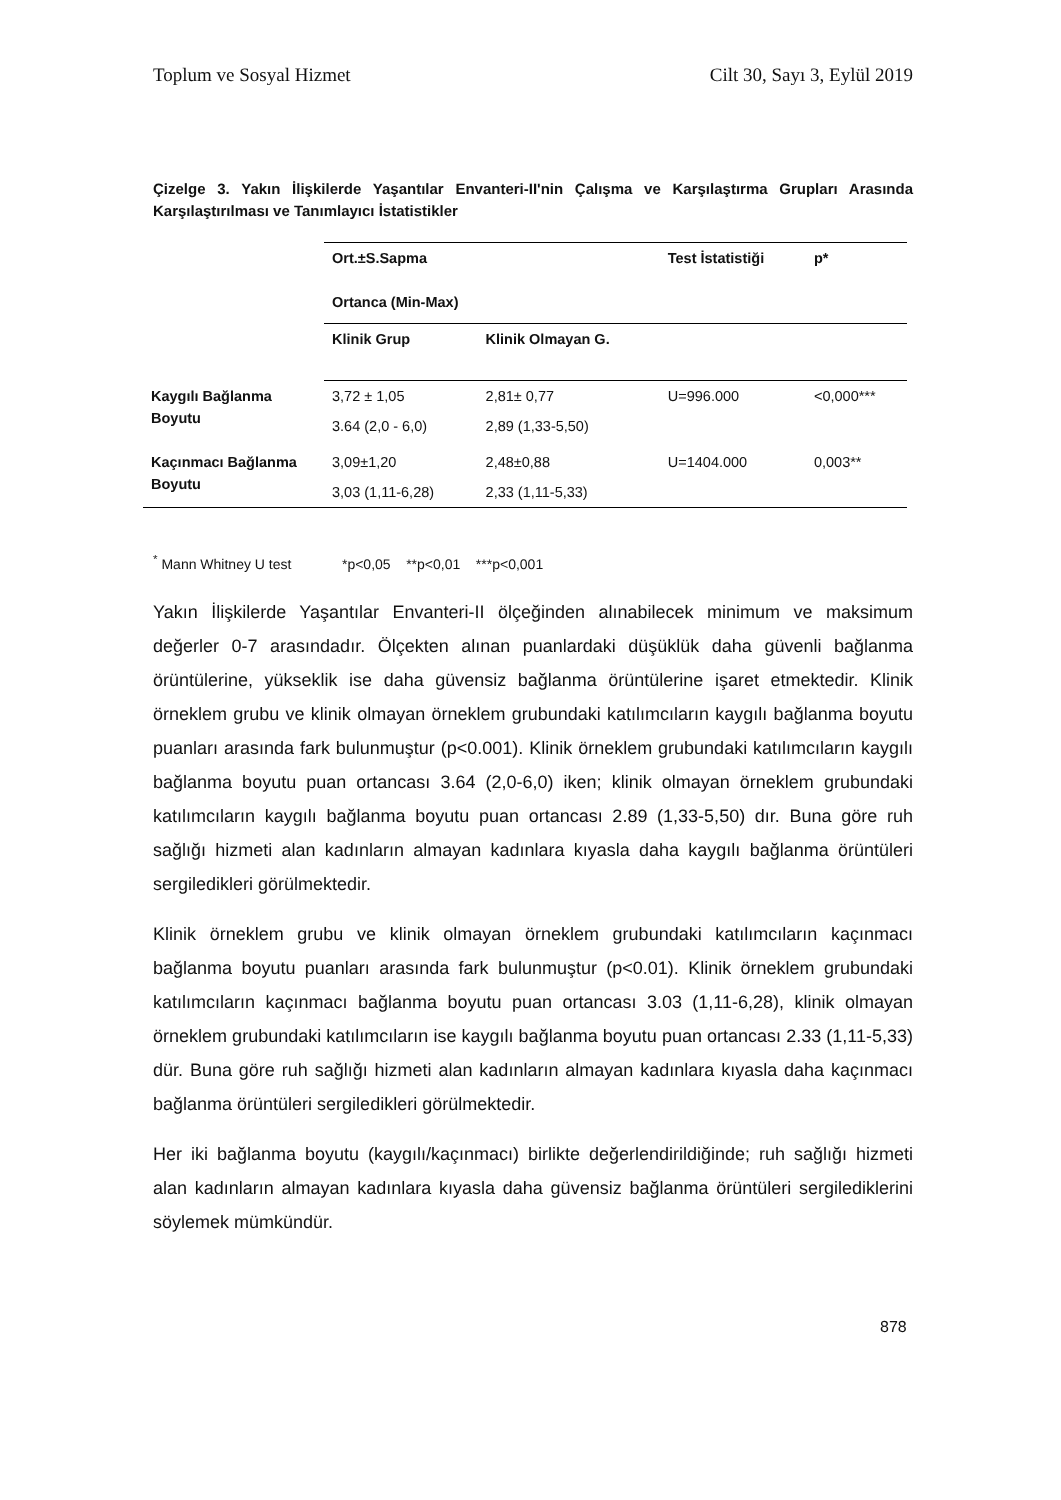Toplum ve Sosyal Hizmet Cilt 30, Sayı 3, Eylül 2019
Çizelge 3. Yakın İlişkilerde Yaşantılar Envanteri-II'nin Çalışma ve Karşılaştırma Grupları Arasında Karşılaştırılması ve Tanımlayıcı İstatistikler
| | Ort.±S.Sapma Ortanca (Min-Max) | | Test İstatistiği | p* |
| | Klinik Grup | Klinik Olmayan G. | | |
| Kaygılı Bağlanma Boyutu | 3,72 ± 1,05 | 2,81± 0,77 | U=996.000 | <0,000*** |
| | 3.64 (2,0 - 6,0) | 2,89 (1,33-5,50) | | |
| Kaçınmacı Bağlanma Boyutu | 3,09±1,20 | 2,48±0,88 | U=1404.000 | 0,003** |
| | 3,03 (1,11-6,28) | 2,33 (1,11-5,33) | | |
<sup>*</sup> Mann Whitney U test *p<0,05 **p<0,01 ***p<0,001
Yakın İlişkilerde Yaşantılar Envanteri-II ölçeğinden alınabilecek minimum ve maksimum değerler 0-7 arasındadır. Ölçekten alınan puanlardaki düşüklük daha güvenli bağlanma örüntülerine, yükseklik ise daha güvensiz bağlanma örüntülerine işaret etmektedir. Klinik örneklem grubu ve klinik olmayan örneklem grubundaki katılımcıların kaygılı bağlanma boyutu puanları arasında fark bulunmuştur (p<0.001). Klinik örneklem grubundaki katılımcıların kaygılı bağlanma boyutu puan ortancası 3.64 (2,0-6,0) iken; klinik olmayan örneklem grubundaki katılımcıların kaygılı bağlanma boyutu puan ortancası 2.89 (1,33-5,50) dır. Buna göre ruh sağlığı hizmeti alan kadınların almayan kadınlara kıyasla daha kaygılı bağlanma örüntüleri sergiledikleri görülmektedir.
Klinik örneklem grubu ve klinik olmayan örneklem grubundaki katılımcıların kaçınmacı bağlanma boyutu puanları arasında fark bulunmuştur (p<0.01). Klinik örneklem grubundaki katılımcıların kaçınmacı bağlanma boyutu puan ortancası 3.03 (1,11-6,28), klinik olmayan örneklem grubundaki katılımcıların ise kaygılı bağlanma boyutu puan ortancası 2.33 (1,11-5,33) dür. Buna göre ruh sağlığı hizmeti alan kadınların almayan kadınlara kıyasla daha kaçınmacı bağlanma örüntüleri sergiledikleri görülmektedir.
Her iki bağlanma boyutu (kaygılı/kaçınmacı) birlikte değerlendirildiğinde; ruh sağlığı hizmeti alan kadınların almayan kadınlara kıyasla daha güvensiz bağlanma örüntüleri sergilediklerini söylemek mümkündür.
878